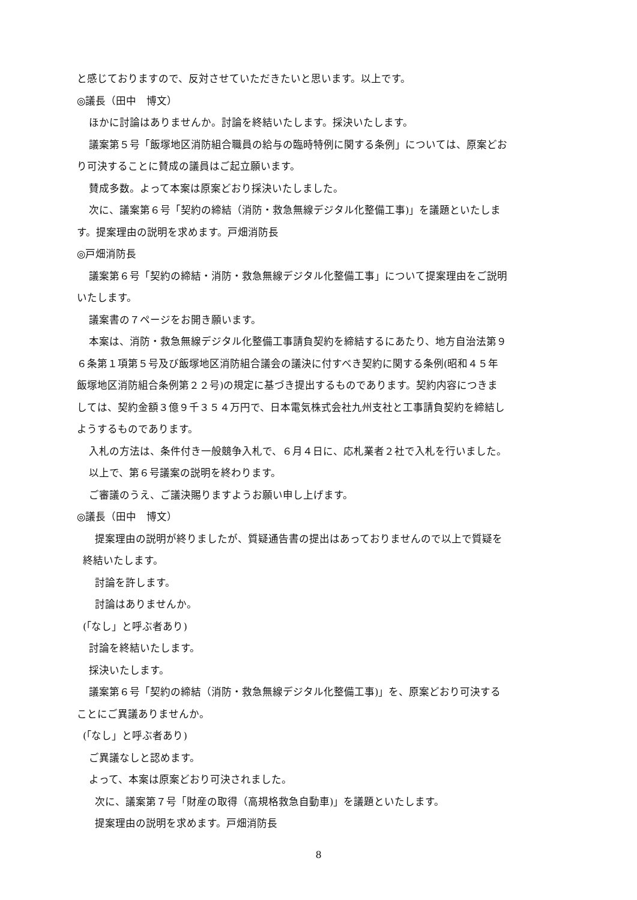と感じておりますので、反対させていただきたいと思います。以上です。
◎議長（田中　博文）
ほかに討論はありませんか。討論を終結いたします。採決いたします。
議案第５号「飯塚地区消防組合職員の給与の臨時特例に関する条例」については、原案どお
り可決することに賛成の議員はご起立願います。
賛成多数。よって本案は原案どおり採決いたしました。
次に、議案第６号「契約の締結（消防・救急無線デジタル化整備工事)」を議題といたしま
す。提案理由の説明を求めます。戸畑消防長
◎戸畑消防長
議案第６号「契約の締結・消防・救急無線デジタル化整備工事」について提案理由をご説明
いたします。
議案書の７ページをお開き願います。
本案は、消防・救急無線デジタル化整備工事請負契約を締結するにあたり、地方自治法第９
６条第１項第５号及び飯塚地区消防組合議会の議決に付すべき契約に関する条例(昭和４５年
飯塚地区消防組合条例第２２号)の規定に基づき提出するものであります。契約内容につきま
しては、契約金額３億９千３５４万円で、日本電気株式会社九州支社と工事請負契約を締結し
ようするものであります。
入札の方法は、条件付き一般競争入札で、６月４日に、応札業者２社で入札を行いました。
以上で、第６号議案の説明を終わります。
ご審議のうえ、ご議決賜りますようお願い申し上げます。
◎議長（田中　博文）
提案理由の説明が終りましたが、質疑通告書の提出はあっておりませんので以上で質疑を
終結いたします。
討論を許します。
討論はありませんか。
(｢なし」と呼ぶ者あり)
討論を終結いたします。
採決いたします。
議案第６号「契約の締結（消防・救急無線デジタル化整備工事)」を、原案どおり可決する
ことにご異議ありませんか。
(｢なし」と呼ぶ者あり)
ご異議なしと認めます。
よって、本案は原案どおり可決されました。
次に、議案第７号「財産の取得（高規格救急自動車)」を議題といたします。
提案理由の説明を求めます。戸畑消防長
8